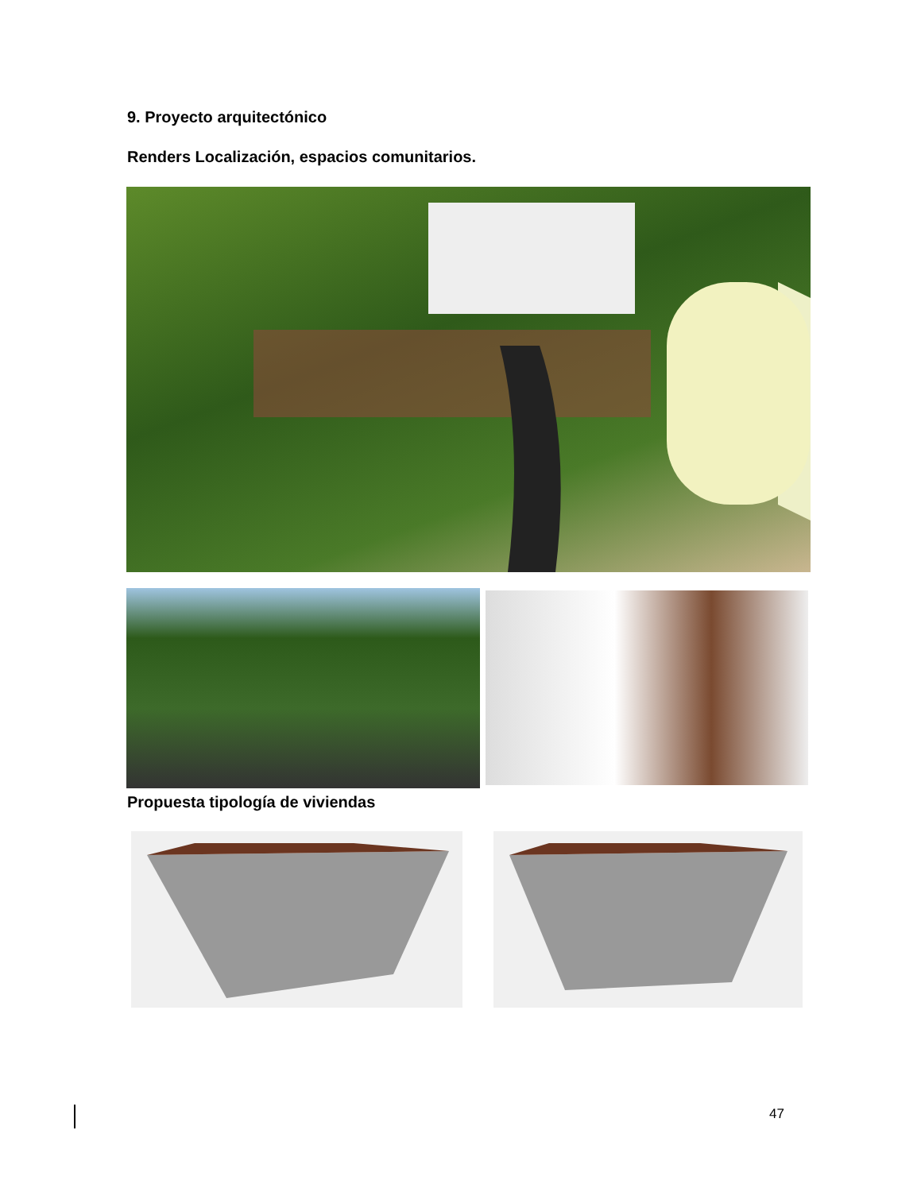9. Proyecto arquitectónico
Renders Localización, espacios comunitarios.
Propuesta tipología de viviendas
47